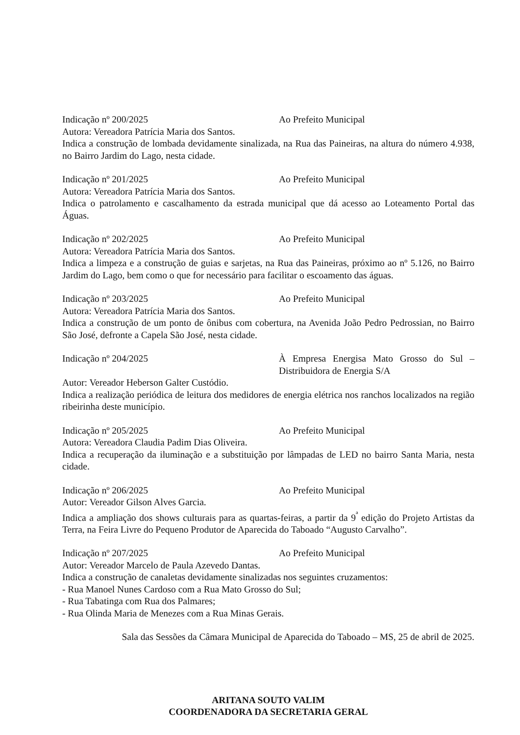Indicação nº 200/2025 Ao Prefeito Municipal
Autora: Vereadora Patrícia Maria dos Santos.
Indica a construção de lombada devidamente sinalizada, na Rua das Paineiras, na altura do número 4.938, no Bairro Jardim do Lago, nesta cidade.
Indicação nº 201/2025 Ao Prefeito Municipal
Autora: Vereadora Patrícia Maria dos Santos.
Indica o patrolamento e cascalhamento da estrada municipal que dá acesso ao Loteamento Portal das Águas.
Indicação nº 202/2025 Ao Prefeito Municipal
Autora: Vereadora Patrícia Maria dos Santos.
Indica a limpeza e a construção de guias e sarjetas, na Rua das Paineiras, próximo ao nº 5.126, no Bairro Jardim do Lago, bem como o que for necessário para facilitar o escoamento das águas.
Indicação nº 203/2025 Ao Prefeito Municipal
Autora: Vereadora Patrícia Maria dos Santos.
Indica a construção de um ponto de ônibus com cobertura, na Avenida João Pedro Pedrossian, no Bairro São José, defronte a Capela São José, nesta cidade.
Indicação nº 204/2025 À Empresa Energisa Mato Grosso do Sul – Distribuidora de Energia S/A
Autor: Vereador Heberson Galter Custódio.
Indica a realização periódica de leitura dos medidores de energia elétrica nos ranchos localizados na região ribeirinha deste município.
Indicação nº 205/2025 Ao Prefeito Municipal
Autora: Vereadora Claudia Padim Dias Oliveira.
Indica a recuperação da iluminação e a substituição por lâmpadas de LED no bairro Santa Maria, nesta cidade.
Indicação nº 206/2025 Ao Prefeito Municipal
Autor: Vereador Gilson Alves Garcia.
Indica a ampliação dos shows culturais para as quartas-feiras, a partir da 9<sup>ª</sup> edição do Projeto Artistas da Terra, na Feira Livre do Pequeno Produtor de Aparecida do Taboado “Augusto Carvalho”.
Indicação nº 207/2025 Ao Prefeito Municipal
Autor: Vereador Marcelo de Paula Azevedo Dantas.
Indica a construção de canaletas devidamente sinalizadas nos seguintes cruzamentos:
- Rua Manoel Nunes Cardoso com a Rua Mato Grosso do Sul;
- Rua Tabatinga com Rua dos Palmares;
- Rua Olinda Maria de Menezes com a Rua Minas Gerais.
Sala das Sessões da Câmara Municipal de Aparecida do Taboado – MS, 25 de abril de 2025.
ARITANA SOUTO VALIM
COORDENADORA DA SECRETARIA GERAL